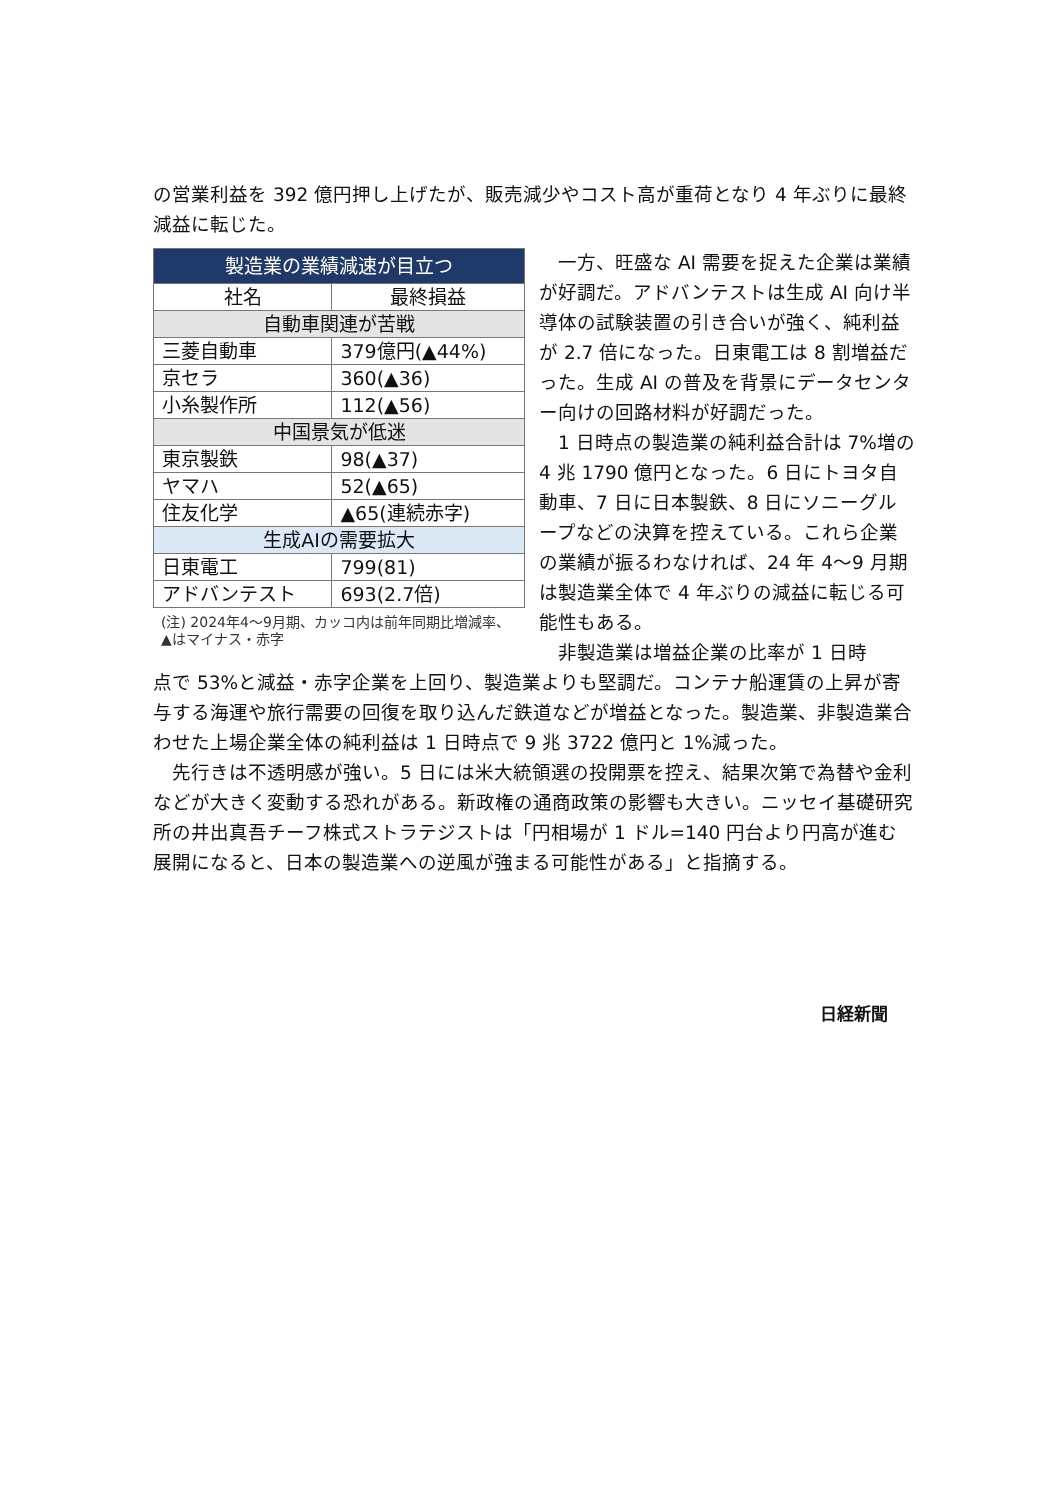の営業利益を 392 億円押し上げたが、販売減少やコスト高が重荷となり 4 年ぶりに最終減益に転じた。
| 製造業の業績減速が目立つ | |
| --- | --- |
| 社名 | 最終損益 |
| 自動車関連が苦戦 | |
| 三菱自動車 | 379億円(▲44%) |
| 京セラ | 360(▲36) |
| 小糸製作所 | 112(▲56) |
| 中国景気が低迷 | |
| 東京製鉄 | 98(▲37) |
| ヤマハ | 52(▲65) |
| 住友化学 | ▲65(連続赤字) |
| 生成AIの需要拡大 | |
| 日東電工 | 799(81) |
| アドバンテスト | 693(2.7倍) |
(注) 2024年4〜9月期、カッコ内は前年同期比増減率、▲はマイナス・赤字
　一方、旺盛な AI 需要を捉えた企業は業績が好調だ。アドバンテストは生成 AI 向け半導体の試験装置の引き合いが強く、純利益が 2.7 倍になった。日東電工は 8 割増益だった。生成 AI の普及を背景にデータセンター向けの回路材料が好調だった。
　1 日時点の製造業の純利益合計は 7%増の 4 兆 1790 億円となった。6 日にトヨタ自動車、7 日に日本製鉄、8 日にソニーグループなどの決算を控えている。これら企業の業績が振るわなければ、24 年 4〜9 月期は製造業全体で 4 年ぶりの減益に転じる可能性もある。
　非製造業は増益企業の比率が 1 日時
点で 53%と減益・赤字企業を上回り、製造業よりも堅調だ。コンテナ船運賃の上昇が寄与する海運や旅行需要の回復を取り込んだ鉄道などが増益となった。製造業、非製造業合わせた上場企業全体の純利益は 1 日時点で 9 兆 3722 億円と 1%減った。
　先行きは不透明感が強い。5 日には米大統領選の投開票を控え、結果次第で為替や金利などが大きく変動する恐れがある。新政権の通商政策の影響も大きい。ニッセイ基礎研究所の井出真吾チーフ株式ストラテジストは「円相場が 1 ドル=140 円台より円高が進む展開になると、日本の製造業への逆風が強まる可能性がある」と指摘する。
日経新聞